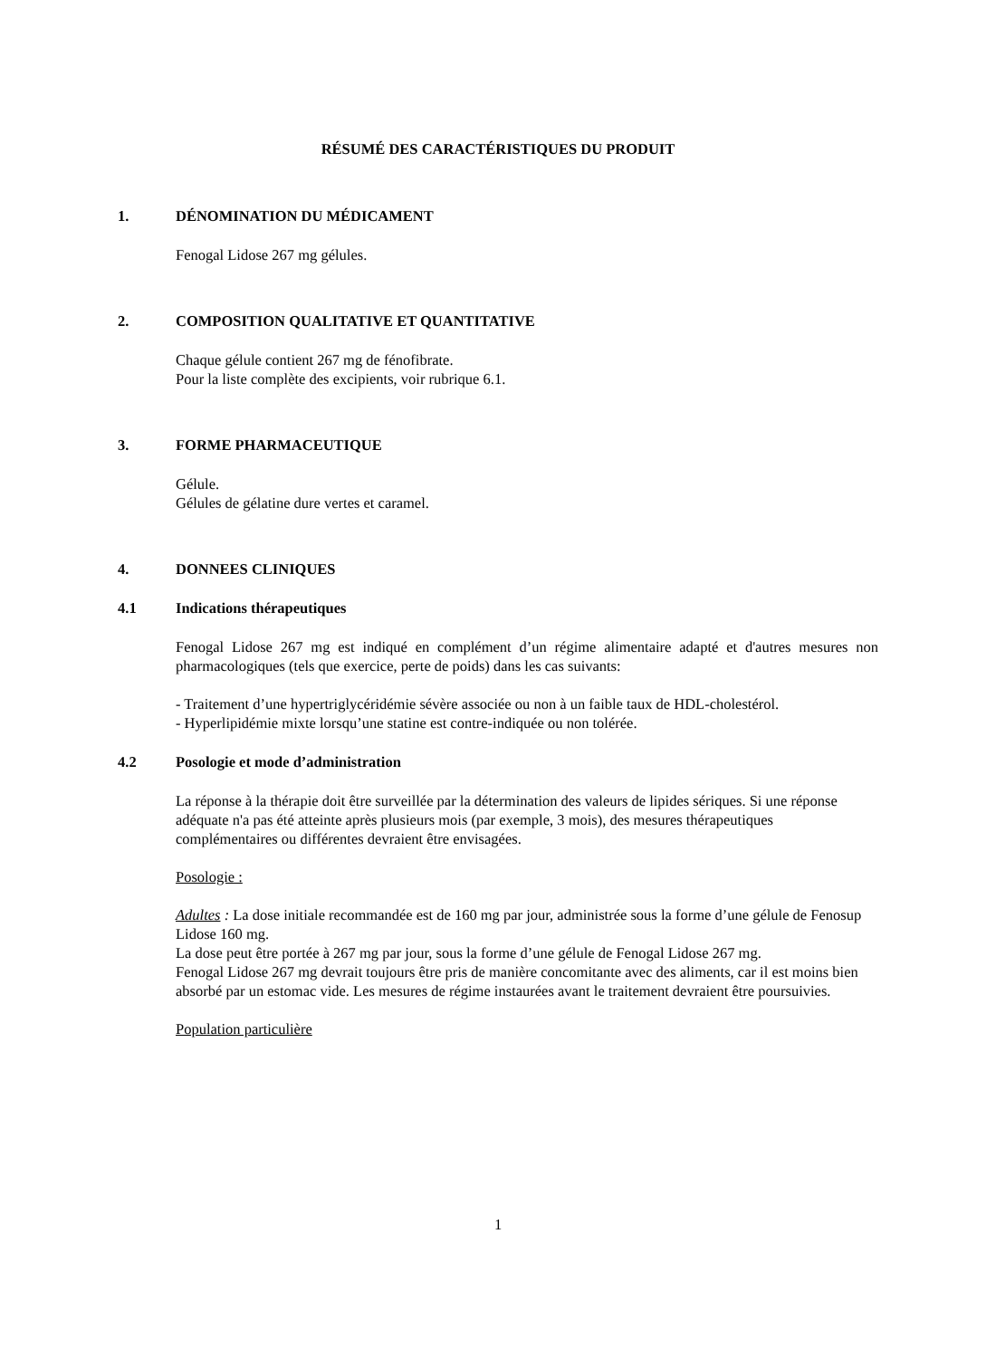RÉSUMÉ DES CARACTÉRISTIQUES DU PRODUIT
1. DÉNOMINATION DU MÉDICAMENT
Fenogal Lidose 267 mg gélules.
2. COMPOSITION QUALITATIVE ET QUANTITATIVE
Chaque gélule contient 267 mg de fénofibrate.
Pour la liste complète des excipients, voir rubrique 6.1.
3. FORME PHARMACEUTIQUE
Gélule.
Gélules de gélatine dure vertes et caramel.
4. DONNEES CLINIQUES
4.1 Indications thérapeutiques
Fenogal Lidose 267 mg est indiqué en complément d’un régime alimentaire adapté et d'autres mesures non pharmacologiques (tels que exercice, perte de poids) dans les cas suivants:
- Traitement d’une hypertriglycéridémie sévère associée ou non à un faible taux de HDL-cholestérol.
- Hyperlipidémie mixte lorsqu’une statine est contre-indiquée ou non tolérée.
4.2 Posologie et mode d’administration
La réponse à la thérapie doit être surveillée par la détermination des valeurs de lipides sériques. Si une réponse adéquate n'a pas été atteinte après plusieurs mois (par exemple, 3 mois), des mesures thérapeutiques complémentaires ou différentes devraient être envisagées.
Posologie :
Adultes : La dose initiale recommandée est de 160 mg par jour, administrée sous la forme d’une gélule de Fenosup Lidose 160 mg.
La dose peut être portée à 267 mg par jour, sous la forme d’une gélule de Fenogal Lidose 267 mg.
Fenogal Lidose 267 mg devrait toujours être pris de manière concomitante avec des aliments, car il est moins bien absorbé par un estomac vide. Les mesures de régime instaurées avant le traitement devraient être poursuivies.
Population particulière
1